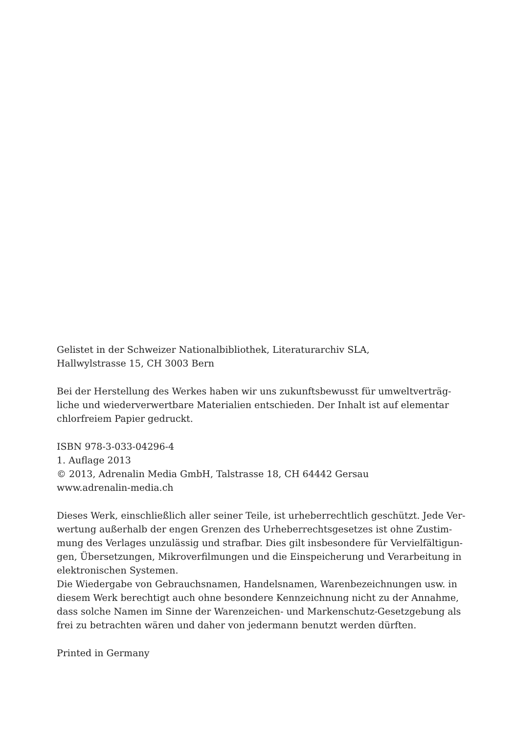Gelistet in der Schweizer Nationalbibliothek, Literaturarchiv SLA,
Hallwylstrasse 15, CH 3003 Bern
Bei der Herstellung des Werkes haben wir uns zukunftsbewusst für umweltverträg-
liche und wiederverwertbare Materialien entschieden. Der Inhalt ist auf elementar
chlorfreiem Papier gedruckt.
ISBN 978-3-033-04296-4
1. Auflage 2013
© 2013, Adrenalin Media GmbH, Talstrasse 18, CH 64442 Gersau
www.adrenalin-media.ch
Dieses Werk, einschließlich aller seiner Teile, ist urheberrechtlich geschützt. Jede Ver-
wertung außerhalb der engen Grenzen des Urheberrechtsgesetzes ist ohne Zustim-
mung des Verlages unzulässig und strafbar. Dies gilt insbesondere für Vervielfältigun-
gen, Übersetzungen, Mikroverfilmungen und die Einspeicherung und Verarbeitung in
elektronischen Systemen.
Die Wiedergabe von Gebrauchsnamen, Handelsnamen, Warenbezeichnungen usw. in
diesem Werk berechtigt auch ohne besondere Kennzeichnung nicht zu der Annahme,
dass solche Namen im Sinne der Warenzeichen- und Markenschutz-Gesetzgebung als
frei zu betrachten wären und daher von jedermann benutzt werden dürften.
Printed in Germany